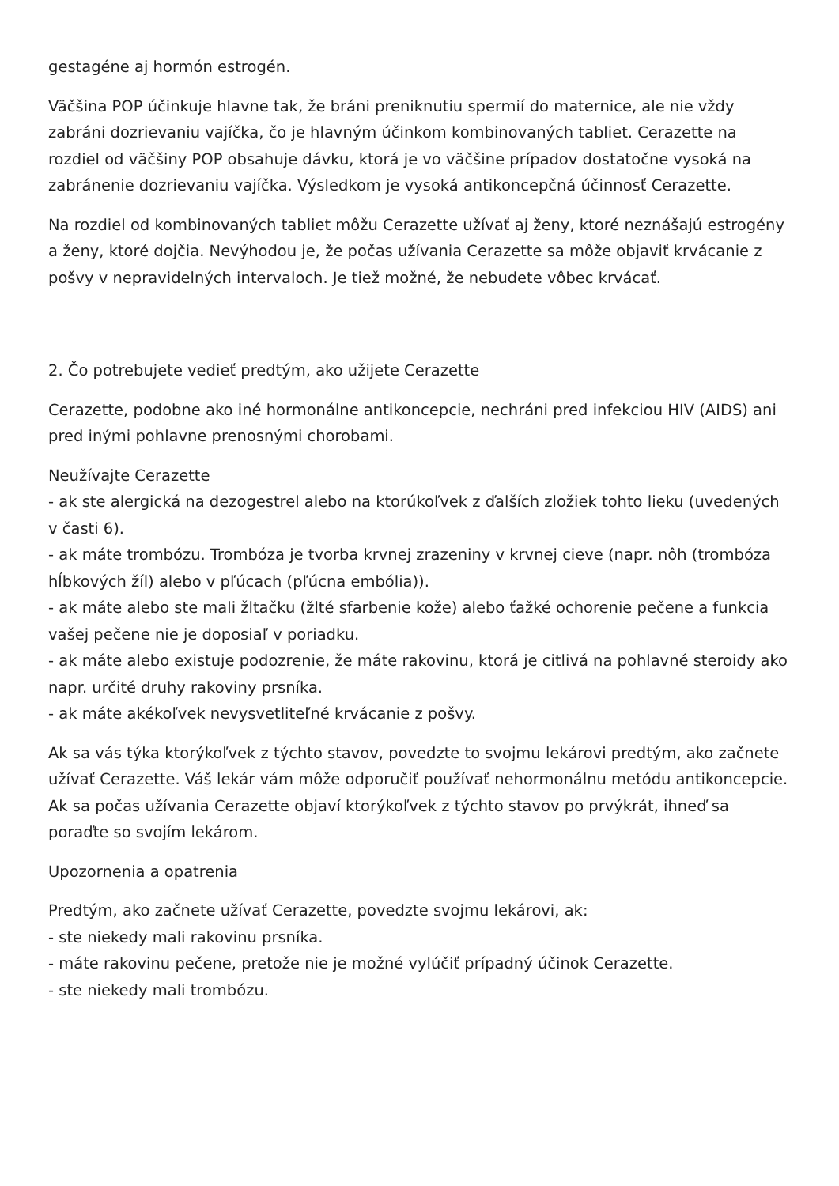gestagéne aj hormón estrogén.
Väčšina POP účinkuje hlavne tak, že bráni preniknutiu spermií do maternice, ale nie vždy zabráni dozrievaniu vajíčka, čo je hlavným účinkom kombinovaných tabliet. Cerazette na rozdiel od väčšiny POP obsahuje dávku, ktorá je vo väčšine prípadov dostatočne vysoká na zabránenie dozrievaniu vajíčka. Výsledkom je vysoká antikoncepčná účinnosť Cerazette.
Na rozdiel od kombinovaných tabliet môžu Cerazette užívať aj ženy, ktoré neznášajú estrogény a ženy, ktoré dojčia. Nevýhodou je, že počas užívania Cerazette sa môže objaviť krvácanie z pošvy v nepravidelných intervaloch. Je tiež možné, že nebudete vôbec krvácať.
2. Čo potrebujete vedieť predtým, ako užijete Cerazette
Cerazette, podobne ako iné hormonálne antikoncepcie, nechráni pred infekciou HIV (AIDS) ani pred inými pohlavne prenosnými chorobami.
Neužívajte Cerazette
- ak ste alergická na dezogestrel alebo na ktorúkoľvek z ďalších zložiek tohto lieku (uvedených v časti 6).
- ak máte trombózu. Trombóza je tvorba krvnej zrazeniny v krvnej cieve (napr. nôh (trombóza hĺbkových žíl) alebo v pľúcach (pľúcna embólia)).
- ak máte alebo ste mali žltačku (žlté sfarbenie kože) alebo ťažké ochorenie pečene a funkcia vašej pečene nie je doposiaľ v poriadku.
- ak máte alebo existuje podozrenie, že máte rakovinu, ktorá je citlivá na pohlavné steroidy ako napr. určité druhy rakoviny prsníka.
- ak máte akékoľvek nevysvetliteľné krvácanie z pošvy.
Ak sa vás týka ktorýkoľvek z týchto stavov, povedzte to svojmu lekárovi predtým, ako začnete užívať Cerazette. Váš lekár vám môže odporučiť používať nehormonálnu metódu antikoncepcie.
Ak sa počas užívania Cerazette objaví ktorýkoľvek z týchto stavov po prvýkrát, ihneď sa poraďte so svojím lekárom.
Upozornenia a opatrenia
Predtým, ako začnete užívať Cerazette, povedzte svojmu lekárovi, ak:
- ste niekedy mali rakovinu prsníka.
- máte rakovinu pečene, pretože nie je možné vylúčiť prípadný účinok Cerazette.
- ste niekedy mali trombózu.